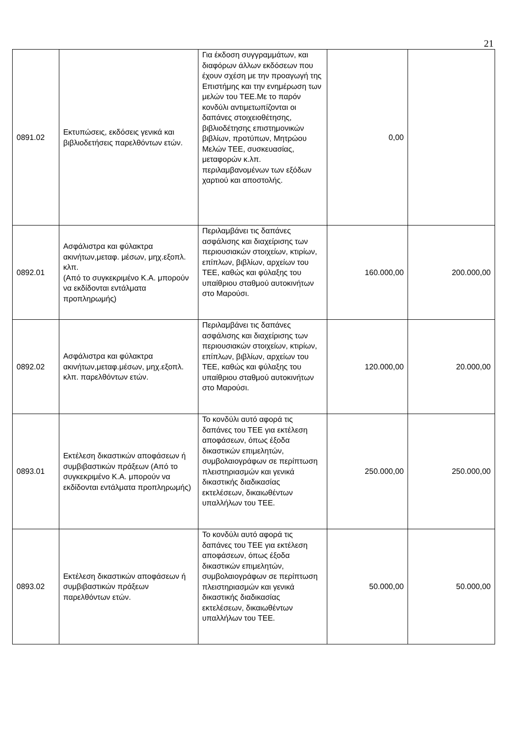21
| 0891.02 | Εκτυπώσεις, εκδόσεις γενικά και βιβλιοδετήσεις παρελθόντων ετών. | Για έκδοση συγγραμμάτων, και διαφόρων άλλων εκδόσεων που έχουν σχέση με την προαγωγή της Επιστήμης και την ενημέρωση των μελών του ΤΕΕ.Με το παρόν κονδύλι αντιμετωπίζονται οι δαπάνες στοιχειοθέτησης, βιβλιοδέτησης επιστημονικών βιβλίων, προτύπων, Μητρώου Μελών ΤΕΕ, συσκευασίας, μεταφορών κ.λπ. περιλαμβανομένων των εξόδων χαρτιού και αποστολής. | 0,00 | |
| 0892.01 | Ασφάλιστρα και φύλακτρα ακινήτων,μεταφ. μέσων, μηχ.εξοπλ. κλπ. (Από το συγκεκριμένο Κ.Α. μπορούν να εκδίδονται εντάλματα προπληρωμής) | Περιλαμβάνει τις δαπάνες ασφάλισης και διαχείρισης των περιουσιακών στοιχείων, κτιρίων, επίπλων, βιβλίων, αρχείων του ΤΕΕ, καθώς και φύλαξης του υπαίθριου σταθμού αυτοκινήτων στο Μαρούσι. | 160.000,00 | 200.000,00 |
| 0892.02 | Ασφάλιστρα και φύλακτρα ακινήτων,μεταφ.μέσων, μηχ.εξοπλ. κλπ. παρελθόντων ετών. | Περιλαμβάνει τις δαπάνες ασφάλισης και διαχείρισης των περιουσιακών στοιχείων, κτιρίων, επίπλων, βιβλίων, αρχείων του ΤΕΕ, καθώς και φύλαξης του υπαίθριου σταθμού αυτοκινήτων στο Μαρούσι. | 120.000,00 | 20.000,00 |
| 0893.01 | Εκτέλεση δικαστικών αποφάσεων ή συμβιβαστικών πράξεων (Από το συγκεκριμένο Κ.Α. μπορούν να εκδίδονται εντάλματα προπληρωμής) | Το κονδύλι αυτό αφορά τις δαπάνες του ΤΕΕ για εκτέλεση αποφάσεων, όπως έξοδα δικαστικών επιμελητών, συμβολαιογράφων σε περίπτωση πλειστηριασμών και γενικά δικαστικής διαδικασίας εκτελέσεων, δικαιωθέντων υπαλλήλων του ΤΕΕ. | 250.000,00 | 250.000,00 |
| 0893.02 | Εκτέλεση δικαστικών αποφάσεων ή συμβιβαστικών πράξεων παρελθόντων ετών. | Το κονδύλι αυτό αφορά τις δαπάνες του ΤΕΕ για εκτέλεση αποφάσεων, όπως έξοδα δικαστικών επιμελητών, συμβολαιογράφων σε περίπτωση πλειστηριασμών και γενικά δικαστικής διαδικασίας εκτελέσεων, δικαιωθέντων υπαλλήλων του ΤΕΕ. | 50.000,00 | 50.000,00 |